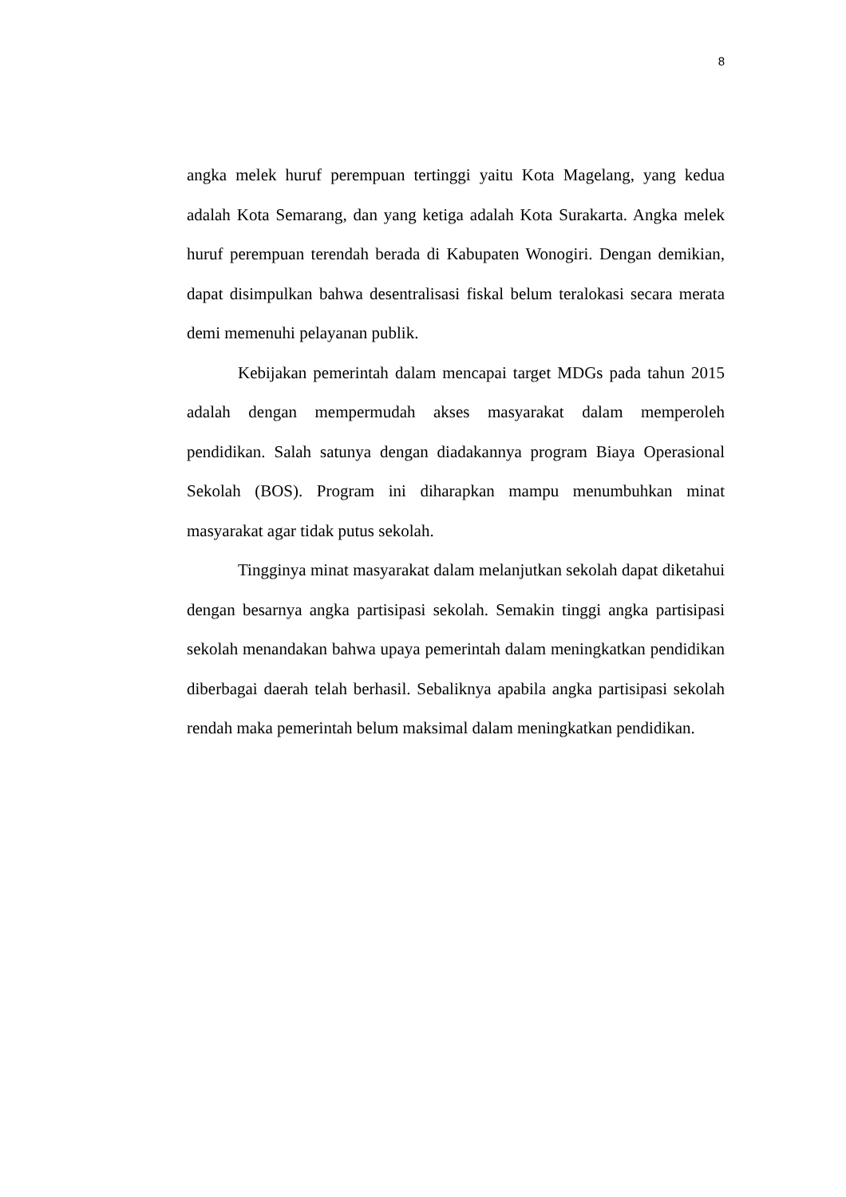8
angka melek huruf perempuan tertinggi yaitu Kota Magelang, yang kedua adalah Kota Semarang, dan yang ketiga adalah Kota Surakarta. Angka melek huruf perempuan terendah berada di Kabupaten Wonogiri. Dengan demikian, dapat disimpulkan bahwa desentralisasi fiskal belum teralokasi secara merata demi memenuhi pelayanan publik.
Kebijakan pemerintah dalam mencapai target MDGs pada tahun 2015 adalah dengan mempermudah akses masyarakat dalam memperoleh pendidikan. Salah satunya dengan diadakannya program Biaya Operasional Sekolah (BOS). Program ini diharapkan mampu menumbuhkan minat masyarakat agar tidak putus sekolah.
Tingginya minat masyarakat dalam melanjutkan sekolah dapat diketahui dengan besarnya angka partisipasi sekolah. Semakin tinggi angka partisipasi sekolah menandakan bahwa upaya pemerintah dalam meningkatkan pendidikan diberbagai daerah telah berhasil. Sebaliknya apabila angka partisipasi sekolah rendah maka pemerintah belum maksimal dalam meningkatkan pendidikan.